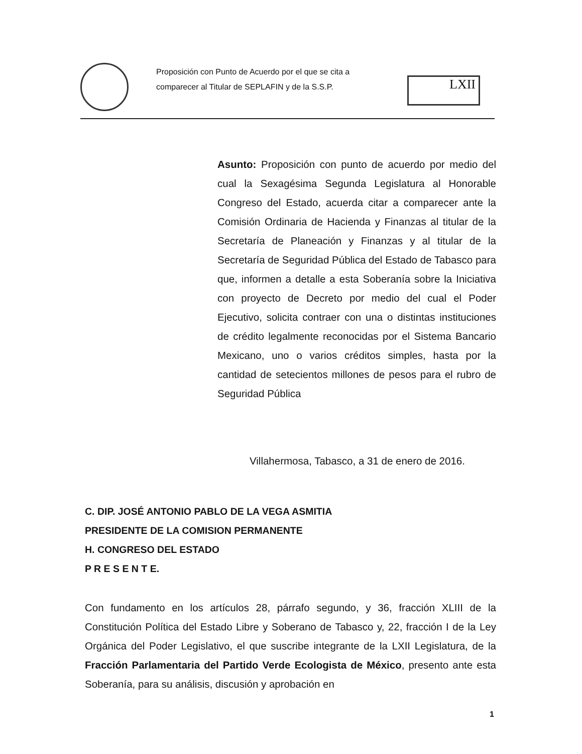Proposición con Punto de Acuerdo por el que se cita a comparecer al Titular de SEPLAFIN y de la S.S.P.
LXII
Asunto: Proposición con punto de acuerdo por medio del cual la Sexagésima Segunda Legislatura al Honorable Congreso del Estado, acuerda citar a comparecer ante la Comisión Ordinaria de Hacienda y Finanzas al titular de la Secretaría de Planeación y Finanzas y al titular de la Secretaría de Seguridad Pública del Estado de Tabasco para que, informen a detalle a esta Soberanía sobre la Iniciativa con proyecto de Decreto por medio del cual el Poder Ejecutivo, solicita contraer con una o distintas instituciones de crédito legalmente reconocidas por el Sistema Bancario Mexicano, uno o varios créditos simples, hasta por la cantidad de setecientos millones de pesos para el rubro de Seguridad Pública
Villahermosa, Tabasco, a 31 de enero de 2016.
C. DIP. JOSÉ ANTONIO PABLO DE LA VEGA ASMITIA
PRESIDENTE DE LA COMISION PERMANENTE
H. CONGRESO DEL ESTADO
P R E S E N T E.
Con fundamento en los artículos 28, párrafo segundo, y 36, fracción XLIII de la Constitución Política del Estado Libre y Soberano de Tabasco y, 22, fracción I de la Ley Orgánica del Poder Legislativo, el que suscribe integrante de la LXII Legislatura, de la Fracción Parlamentaria del Partido Verde Ecologista de México, presento ante esta Soberanía, para su análisis, discusión y aprobación en
1